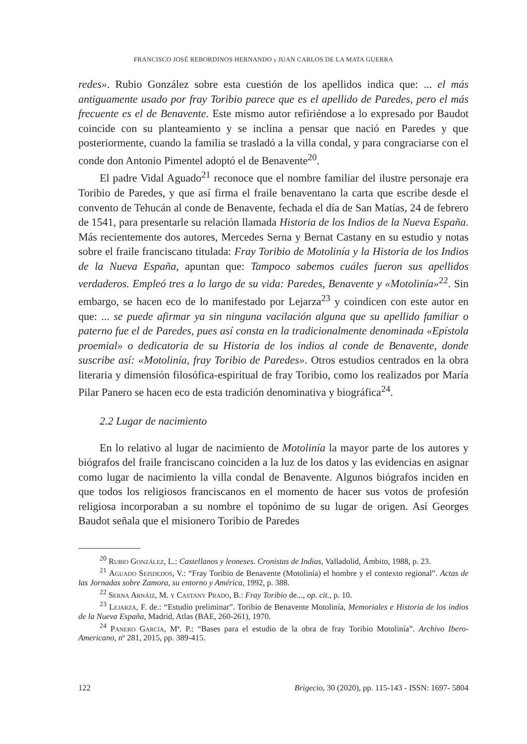FRANCISCO JOSÉ REBORDINOS HERNANDO y JUAN CARLOS DE LA MATA GUERRA
redes». Rubio González sobre esta cuestión de los apellidos indica que: ... el más antiguamente usado por fray Toribio parece que es el apellido de Paredes, pero el más frecuente es el de Benavente. Este mismo autor refiriéndose a lo expresado por Baudot coincide con su planteamiento y se inclina a pensar que nació en Paredes y que posteriormente, cuando la familia se trasladó a la villa condal, y para congraciarse con el conde don Antonio Pimentel adoptó el de Benavente<sup>20</sup>.
El padre Vidal Aguado<sup>21</sup> reconoce que el nombre familiar del ilustre personaje era Toribio de Paredes, y que así firma el fraile benaventano la carta que escribe desde el convento de Tehucán al conde de Benavente, fechada el día de San Matías, 24 de febrero de 1541, para presentarle su relación llamada Historia de los Indios de la Nueva España. Más recientemente dos autores, Mercedes Serna y Bernat Castany en su estudio y notas sobre el fraile franciscano titulada: Fray Toribio de Motolinía y la Historia de los Indios de la Nueva España, apuntan que: Tampoco sabemos cuáles fueron sus apellidos verdaderos. Empleó tres a lo largo de su vida: Paredes, Benavente y «Motolinía»<sup>22</sup>. Sin embargo, se hacen eco de lo manifestado por Lejarza<sup>23</sup> y coindicen con este autor en que: ... se puede afirmar ya sin ninguna vacilación alguna que su apellido familiar o paterno fue el de Paredes, pues así consta en la tradicionalmente denominada «Epístola proemial» o dedicatoria de su Historia de los indios al conde de Benavente, donde suscribe así: «Motolinía, fray Toribio de Paredes». Otros estudios centrados en la obra literaria y dimensión filosófica-espiritual de fray Toribio, como los realizados por María Pilar Panero se hacen eco de esta tradición denominativa y biográfica<sup>24</sup>.
2.2 Lugar de nacimiento
En lo relativo al lugar de nacimiento de Motolinía la mayor parte de los autores y biógrafos del fraile franciscano coinciden a la luz de los datos y las evidencias en asignar como lugar de nacimiento la villa condal de Benavente. Algunos biógrafos inciden en que todos los religiosos franciscanos en el momento de hacer sus votos de profesión religiosa incorporaban a su nombre el topónimo de su lugar de origen. Así Georges Baudot señala que el misionero Toribio de Paredes
<sup>20</sup> Rubio González, L.: Castellanos y leoneses. Cronistas de Indias, Valladolid, Ámbito, 1988, p. 23.
<sup>21</sup> Aguado Seisdedos, V.: “Fray Toribio de Benavente (Motolinía) el hombre y el contexto regional”. Actas de las Jornadas sobre Zamora, su entorno y América, 1992, p. 388.
<sup>22</sup> Serna Arnáiz, M. y Castany Prado, B.: Fray Toribio de..., op. cit., p. 10.
<sup>23</sup> Lejarza, F. de.: “Estudio preliminar”. Toribio de Benavente Motolinía, Memoriales e Historia de los indios de la Nueva España, Madrid, Atlas (BAE, 260-261), 1970.
<sup>24</sup> Panero García, Mª. P.: “Bases para el estudio de la obra de fray Toribio Motolinía”. Archivo Ibero-Americano, nº 281, 2015, pp. 389-415.
122 Brigecio, 30 (2020), pp. 115-143 - ISSN: 1697- 5804